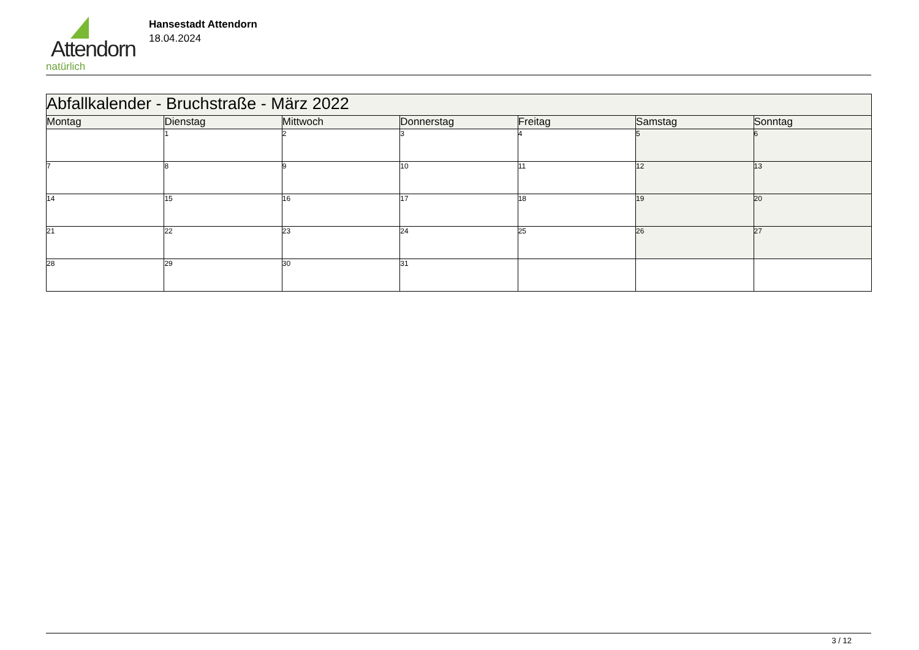Attendorn
natürlich
Hansestadt Attendorn
18.04.2024
| Abfallkalender - Bruchstraße - März 2022 | | | | | | |
| Montag | Dienstag | Mittwoch | Donnerstag | Freitag | Samstag | Sonntag |
| | 1 | 2 | 3 | 4 | 5 | 6 |
| 7 | 8 | 9 | 10 | 11 | 12 | 13 |
| 14 | 15 | 16 | 17 | 18 | 19 | 20 |
| 21 | 22 | 23 | 24 | 25 | 26 | 27 |
| 28 | 29 | 30 | 31 | | | |
3 / 12